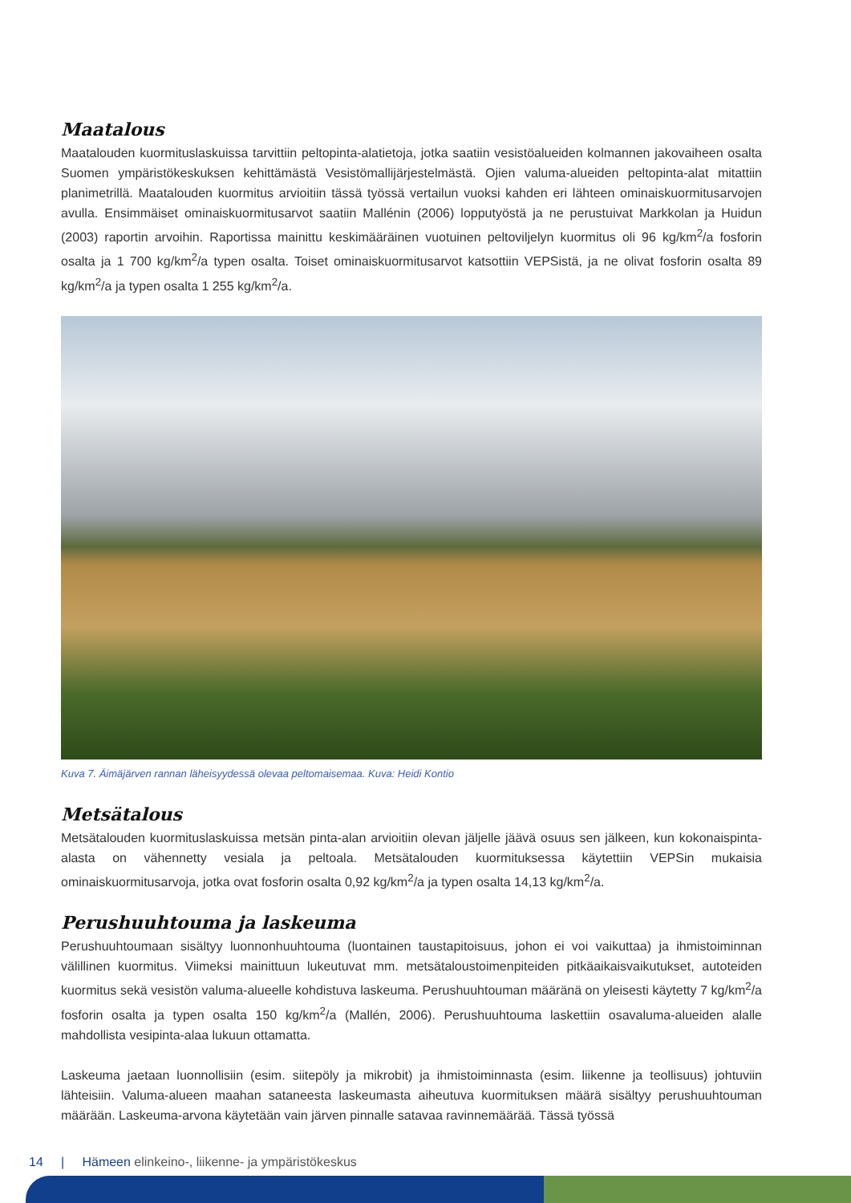Maatalous
Maatalouden kuormituslaskuissa tarvittiin peltopinta-alatietoja, jotka saatiin vesistöalueiden kolmannen jakovaiheen osalta Suomen ympäristökeskuksen kehittämästä Vesistömallijärjestelmästä. Ojien valuma-alueiden peltopinta-alat mitattiin planimetrillä. Maatalouden kuormitus arvioitiin tässä työssä vertailun vuoksi kahden eri lähteen ominaiskuormitusarvojen avulla. Ensimmäiset ominaiskuormitusarvot saatiin Mallénin (2006) lopputyöstä ja ne perustuivat Markkolan ja Huidun (2003) raportin arvoihin. Raportissa mainittu keskimääräinen vuotuinen peltoviljelyn kuormitus oli 96 kg/km<sup>2</sup>/a fosforin osalta ja 1 700 kg/km<sup>2</sup>/a typen osalta. Toiset ominaiskuormitusarvot katsottiin VEPSistä, ja ne olivat fosforin osalta 89 kg/km<sup>2</sup>/a ja typen osalta 1 255 kg/km<sup>2</sup>/a.
Kuva 7. Äimäjärven rannan läheisyydessä olevaa peltomaisemaa. Kuva: Heidi Kontio
Metsätalous
Metsätalouden kuormituslaskuissa metsän pinta-alan arvioitiin olevan jäljelle jäävä osuus sen jälkeen, kun kokonaispinta-alasta on vähennetty vesiala ja peltoala. Metsätalouden kuormituksessa käytettiin VEPSin mukaisia ominaiskuormitusarvoja, jotka ovat fosforin osalta 0,92 kg/km<sup>2</sup>/a ja typen osalta 14,13 kg/km<sup>2</sup>/a.
Perushuuhtouma ja laskeuma
Perushuuhtoumaan sisältyy luonnonhuuhtouma (luontainen taustapitoisuus, johon ei voi vaikuttaa) ja ihmistoiminnan välillinen kuormitus. Viimeksi mainittuun lukeutuvat mm. metsätaloustoimenpiteiden pitkäaikaisvaikutukset, autoteiden kuormitus sekä vesistön valuma-alueelle kohdistuva laskeuma. Perushuuhtouman määränä on yleisesti käytetty 7 kg/km<sup>2</sup>/a fosforin osalta ja typen osalta 150 kg/km<sup>2</sup>/a (Mallén, 2006). Perushuuhtouma laskettiin osavaluma-alueiden alalle mahdollista vesipinta-alaa lukuun ottamatta.
Laskeuma jaetaan luonnollisiin (esim. siitepöly ja mikrobit) ja ihmistoiminnasta (esim. liikenne ja teollisuus) johtuviin lähteisiin. Valuma-alueen maahan sataneesta laskeumasta aiheutuva kuormituksen määrä sisältyy perushuuhtouman määrään. Laskeuma-arvona käytetään vain järven pinnalle satavaa ravinnemäärää. Tässä työssä
14 | Hämeen elinkeino-, liikenne- ja ympäristökeskus